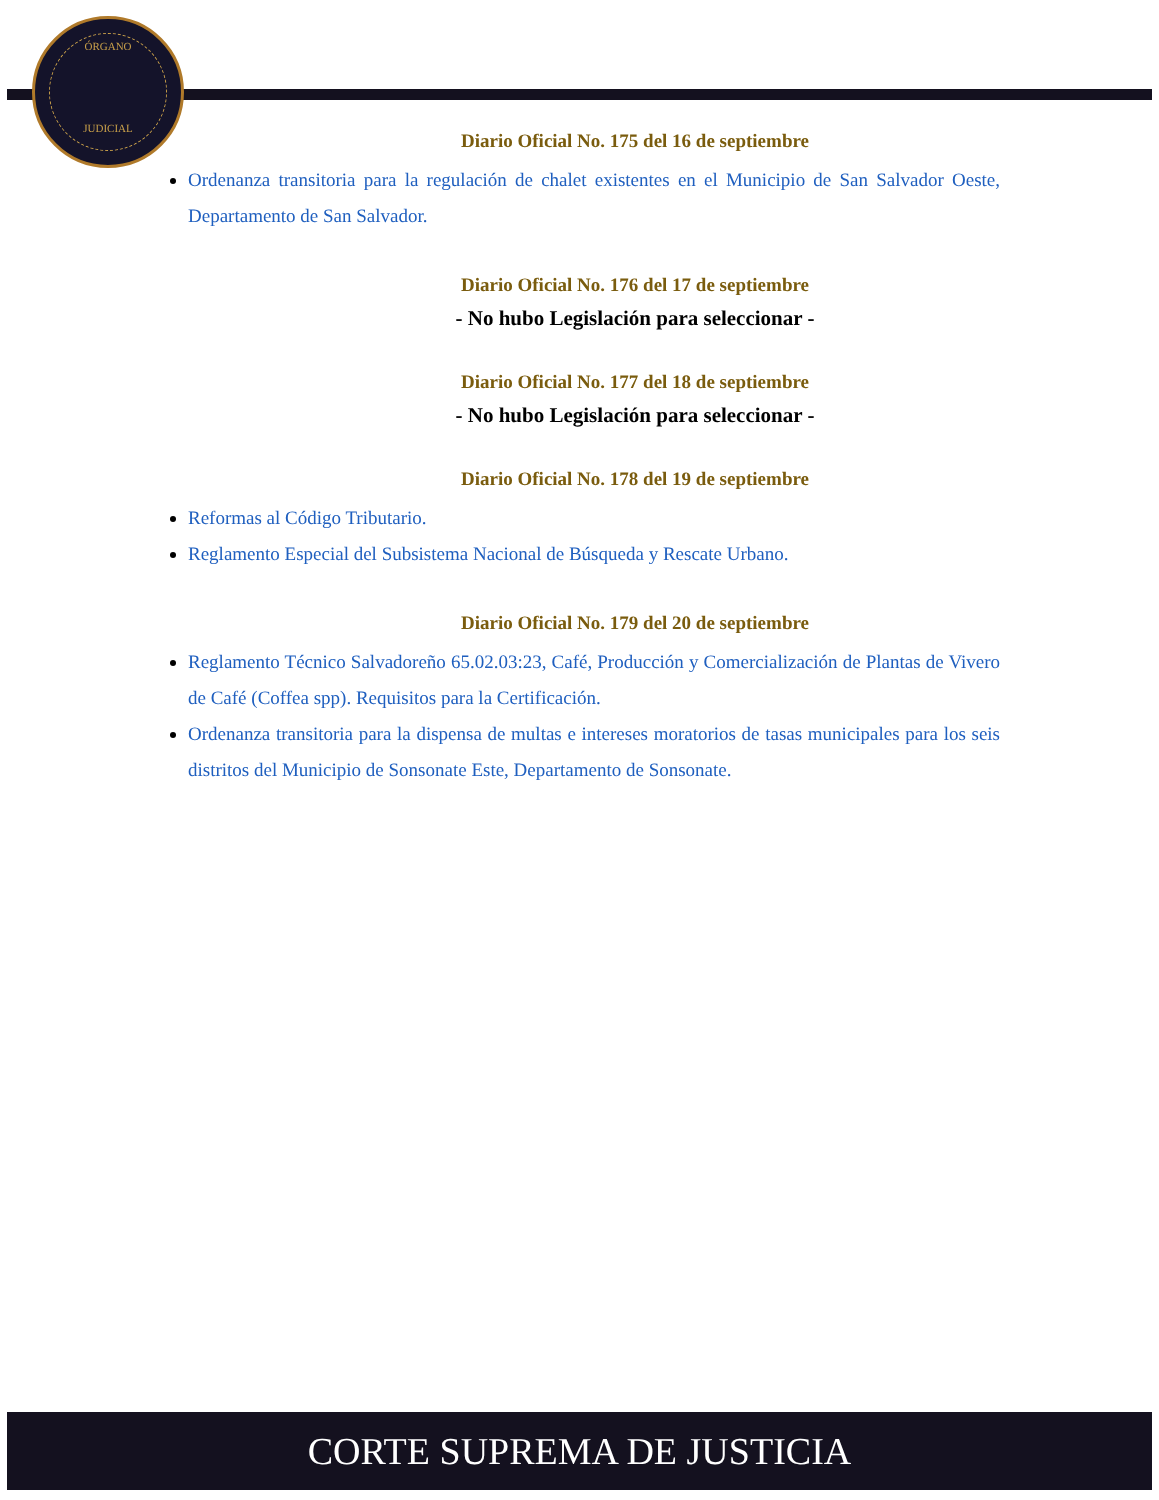ÓRGANO
JUDICIAL
Diario Oficial No. 175 del 16 de septiembre
Ordenanza transitoria para la regulación de chalet existentes en el Municipio de San Salvador Oeste, Departamento de San Salvador.
Diario Oficial No. 176 del 17 de septiembre
- No hubo Legislación para seleccionar -
Diario Oficial No. 177 del 18 de septiembre
- No hubo Legislación para seleccionar -
Diario Oficial No. 178 del 19 de septiembre
Reformas al Código Tributario.
Reglamento Especial del Subsistema Nacional de Búsqueda y Rescate Urbano.
Diario Oficial No. 179 del 20 de septiembre
Reglamento Técnico Salvadoreño 65.02.03:23, Café, Producción y Comercialización de Plantas de Vivero de Café (Coffea spp). Requisitos para la Certificación.
Ordenanza transitoria para la dispensa de multas e intereses moratorios de tasas municipales para los seis distritos del Municipio de Sonsonate Este, Departamento de Sonsonate.
CORTE SUPREMA DE JUSTICIA